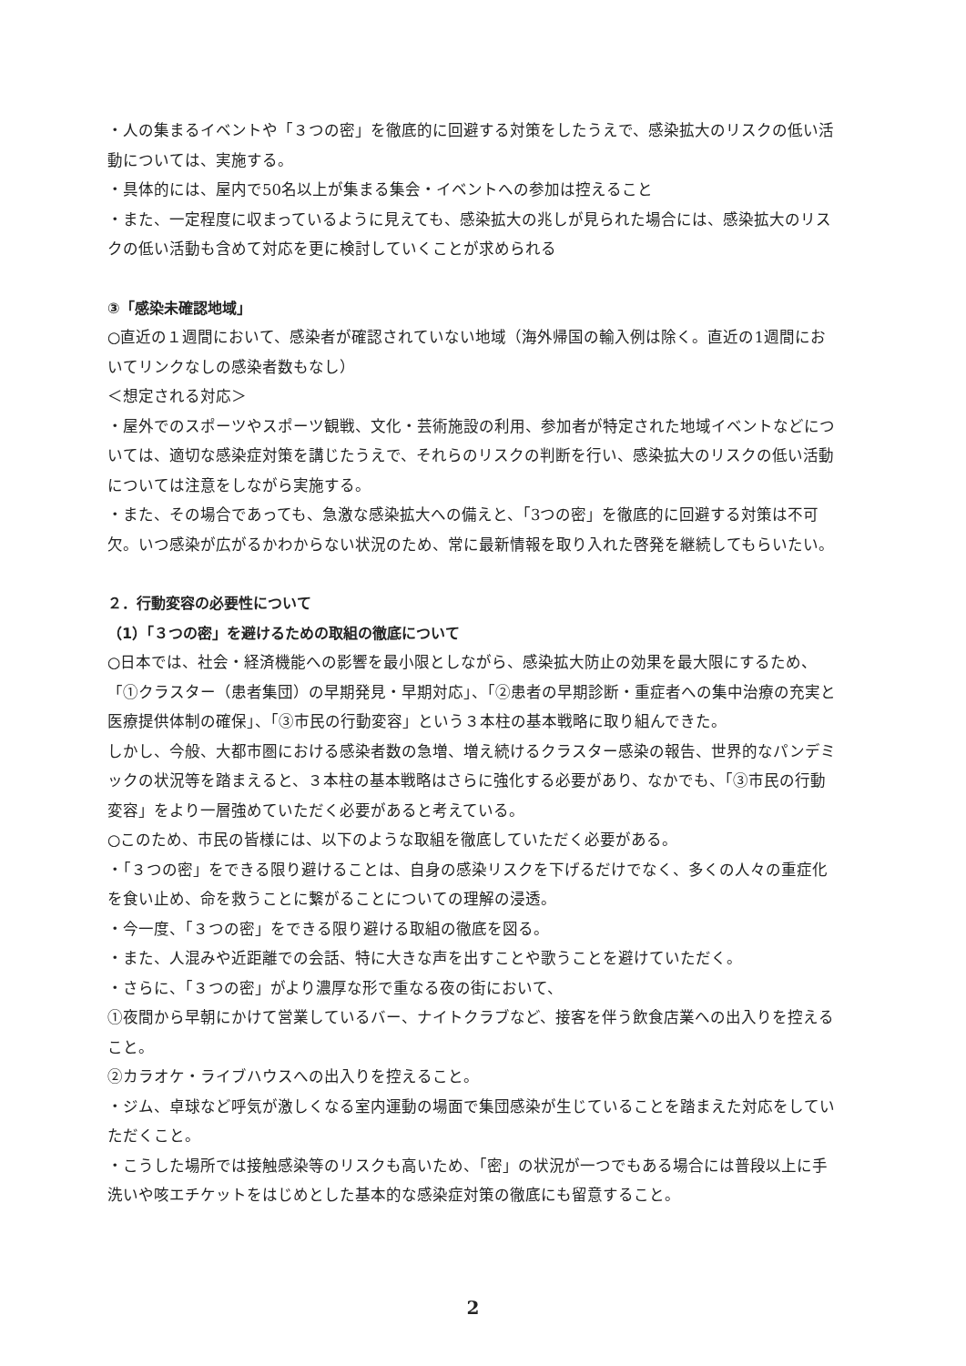・人の集まるイベントや「３つの密」を徹底的に回避する対策をしたうえで、感染拡大のリスクの低い活動については、実施する。
・具体的には、屋内で50名以上が集まる集会・イベントへの参加は控えること
・また、一定程度に収まっているように見えても、感染拡大の兆しが見られた場合には、感染拡大のリスクの低い活動も含めて対応を更に検討していくことが求められる
③「感染未確認地域」
○直近の１週間において、感染者が確認されていない地域（海外帰国の輸入例は除く。直近の1週間においてリンクなしの感染者数もなし）
＜想定される対応＞
・屋外でのスポーツやスポーツ観戦、文化・芸術施設の利用、参加者が特定された地域イベントなどについては、適切な感染症対策を講じたうえで、それらのリスクの判断を行い、感染拡大のリスクの低い活動については注意をしながら実施する。
・また、その場合であっても、急激な感染拡大への備えと、「3つの密」を徹底的に回避する対策は不可欠。いつ感染が広がるかわからない状況のため、常に最新情報を取り入れた啓発を継続してもらいたい。
２．行動変容の必要性について
（1）「３つの密」を避けるための取組の徹底について
○日本では、社会・経済機能への影響を最小限としながら、感染拡大防止の効果を最大限にするため、「①クラスター（患者集団）の早期発見・早期対応」、「②患者の早期診断・重症者への集中治療の充実と医療提供体制の確保」、「③市民の行動変容」という３本柱の基本戦略に取り組んできた。
しかし、今般、大都市圏における感染者数の急増、増え続けるクラスター感染の報告、世界的なパンデミックの状況等を踏まえると、３本柱の基本戦略はさらに強化する必要があり、なかでも、「③市民の行動変容」をより一層強めていただく必要があると考えている。
○このため、市民の皆様には、以下のような取組を徹底していただく必要がある。
・「３つの密」をできる限り避けることは、自身の感染リスクを下げるだけでなく、多くの人々の重症化を食い止め、命を救うことに繋がることについての理解の浸透。
・今一度、「３つの密」をできる限り避ける取組の徹底を図る。
・また、人混みや近距離での会話、特に大きな声を出すことや歌うことを避けていただく。
・さらに、「３つの密」がより濃厚な形で重なる夜の街において、
①夜間から早朝にかけて営業しているバー、ナイトクラブなど、接客を伴う飲食店業への出入りを控えること。
②カラオケ・ライブハウスへの出入りを控えること。
・ジム、卓球など呼気が激しくなる室内運動の場面で集団感染が生じていることを踏まえた対応をしていただくこと。
・こうした場所では接触感染等のリスクも高いため、「密」の状況が一つでもある場合には普段以上に手洗いや咳エチケットをはじめとした基本的な感染症対策の徹底にも留意すること。
2